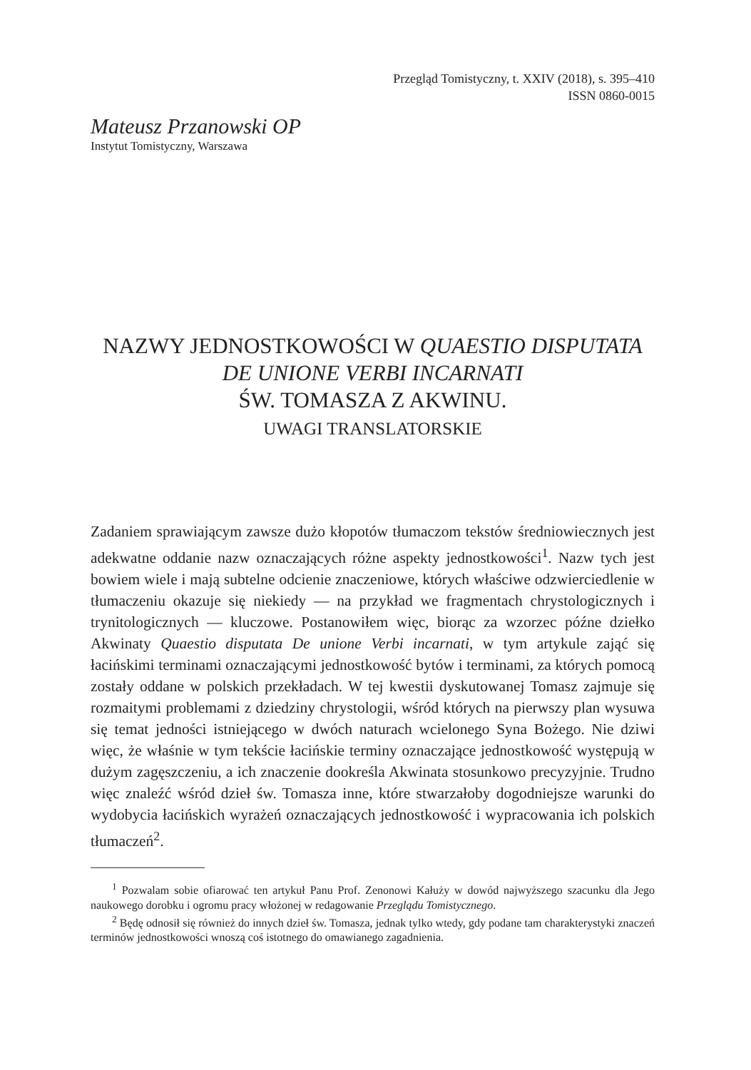Przegląd Tomistyczny, t. XXIV (2018), s. 395–410
ISSN 0860-0015
Mateusz Przanowski OP
Instytut Tomistyczny, Warszawa
NAZWY JEDNOSTKOWOŚCI W QUAESTIO DISPUTATA DE UNIONE VERBI INCARNATI
ŚW. TOMASZA Z AKWINU.
UWAGI TRANSLATORSKIE
Zadaniem sprawiającym zawsze dużo kłopotów tłumaczom tekstów średniowiecznych jest adekwatne oddanie nazw oznaczających różne aspekty jednostkowości<sup>1</sup>. Nazw tych jest bowiem wiele i mają subtelne odcienie znaczeniowe, których właściwe odzwierciedlenie w tłumaczeniu okazuje się niekiedy — na przykład we fragmentach chrystologicznych i trynitologicznych — kluczowe. Postanowiłem więc, biorąc za wzorzec późne dziełko Akwinaty Quaestio disputata De unione Verbi incarnati, w tym artykule zająć się łacińskimi terminami oznaczającymi jednostkowość bytów i terminami, za których pomocą zostały oddane w polskich przekładach. W tej kwestii dyskutowanej Tomasz zajmuje się rozmaitymi problemami z dziedziny chrystologii, wśród których na pierwszy plan wysuwa się temat jedności istniejącego w dwóch naturach wcielonego Syna Bożego. Nie dziwi więc, że właśnie w tym tekście łacińskie terminy oznaczające jednostkowość występują w dużym zagęszczeniu, a ich znaczenie dookreśla Akwinata stosunkowo precyzyjnie. Trudno więc znaleźć wśród dzieł św. Tomasza inne, które stwarzałoby dogodniejsze warunki do wydobycia łacińskich wyrażeń oznaczających jednostkowość i wypracowania ich polskich tłumaczeń<sup>2</sup>.
<sup>1</sup> Pozwalam sobie ofiarować ten artykuł Panu Prof. Zenonowi Kałuży w dowód najwyższego szacunku dla Jego naukowego dorobku i ogromu pracy włożonej w redagowanie Przeglądu Tomistycznego.
<sup>2</sup> Będę odnosił się również do innych dzieł św. Tomasza, jednak tylko wtedy, gdy podane tam charakterystyki znaczeń terminów jednostkowości wnoszą coś istotnego do omawianego zagadnienia.